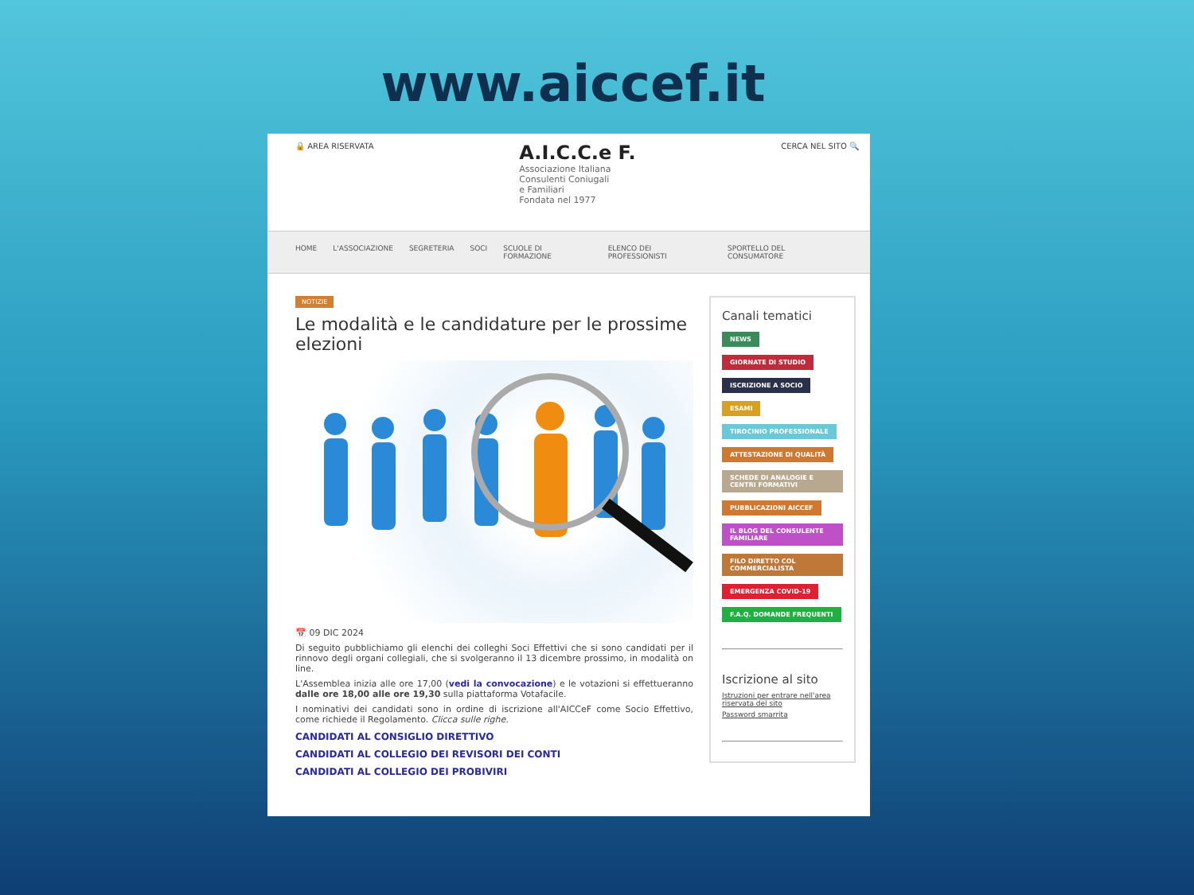www.aiccef.it
🔒 AREA RISERVATA
A.I.C.C.e F.
Associazione Italiana
Consulenti Coniugali
e Familiari
Fondata nel 1977
CERCA NEL SITO 🔍
HOME L'ASSOCIAZIONE SEGRETERIA SOCI SCUOLE DI FORMAZIONE ELENCO DEI PROFESSIONISTI SPORTELLO DEL CONSUMATORE
NOTIZIE
Le modalità e le candidature per le prossime elezioni
📅 09 DIC 2024
Di seguito pubblichiamo gli elenchi dei colleghi Soci Effettivi che si sono candidati per il rinnovo degli organi collegiali, che si svolgeranno il 13 dicembre prossimo, in modalità on line.
L'Assemblea inizia alle ore 17,00 (vedi la convocazione) e le votazioni si effettueranno dalle ore 18,00 alle ore 19,30 sulla piattaforma Votafacile.
I nominativi dei candidati sono in ordine di iscrizione all'AICCeF come Socio Effettivo, come richiede il Regolamento. Clicca sulle righe.
CANDIDATI AL CONSIGLIO DIRETTIVO
CANDIDATI AL COLLEGIO DEI REVISORI DEI CONTI
CANDIDATI AL COLLEGIO DEI PROBIVIRI
Canali tematici
NEWS
GIORNATE DI STUDIO
ISCRIZIONE A SOCIO
ESAMI
TIROCINIO PROFESSIONALE
ATTESTAZIONE DI QUALITÀ
SCHEDE DI ANALOGIE E CENTRI FORMATIVI
PUBBLICAZIONI AICCEF
IL BLOG DEL CONSULENTE FAMILIARE
FILO DIRETTO COL COMMERCIALISTA
EMERGENZA COVID-19
F.A.Q. DOMANDE FREQUENTI
Iscrizione al sito
Istruzioni per entrare nell'area riservata del sito
Password smarrita